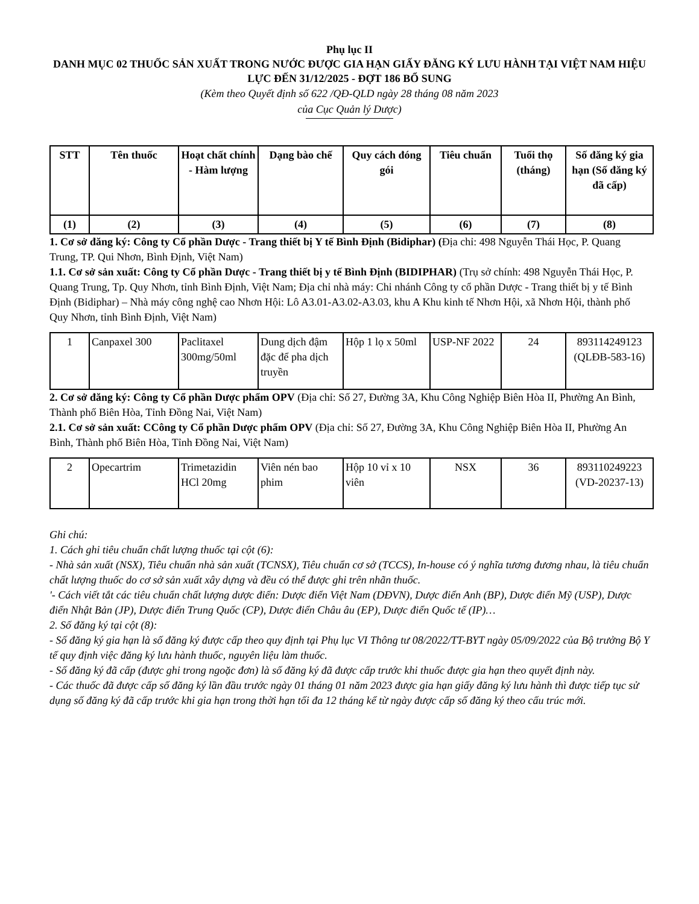Phụ lục II
DANH MỤC 02 THUỐC SẢN XUẤT TRONG NƯỚC ĐƯỢC GIA HẠN GIẤY ĐĂNG KÝ LƯU HÀNH TẠI VIỆT NAM HIỆU LỰC ĐẾN 31/12/2025 - ĐỢT 186 BỔ SUNG
(Kèm theo Quyết định số 622 /QĐ-QLD ngày 28 tháng 08 năm 2023
của Cục Quản lý Dược)
| STT | Tên thuốc | Hoạt chất chính - Hàm lượng | Dạng bào chế | Quy cách đóng gói | Tiêu chuẩn | Tuổi thọ (tháng) | Số đăng ký gia hạn (Số đăng ký đã cấp) |
| --- | --- | --- | --- | --- | --- | --- | --- |
| (1) | (2) | (3) | (4) | (5) | (6) | (7) | (8) |
1. Cơ sở đăng ký: Công ty Cổ phần Dược - Trang thiết bị Y tế Bình Định (Bidiphar) (Địa chỉ: 498 Nguyễn Thái Học, P. Quang Trung, TP. Qui Nhơn, Bình Định, Việt Nam)
1.1. Cơ sở sản xuất: Công ty Cổ phần Dược - Trang thiết bị y tế Bình Định (BIDIPHAR) (Trụ sở chính: 498 Nguyễn Thái Học, P. Quang Trung, Tp. Quy Nhơn, tỉnh Bình Định, Việt Nam; Địa chỉ nhà máy: Chi nhánh Công ty cổ phần Dược - Trang thiết bị y tế Bình Định (Bidiphar) – Nhà máy công nghệ cao Nhơn Hội: Lô A3.01-A3.02-A3.03, khu A Khu kinh tế Nhơn Hội, xã Nhơn Hội, thành phố Quy Nhơn, tỉnh Bình Định, Việt Nam)
| 1 | Canpaxel 300 | Paclitaxel 300mg/50ml | Dung dịch đậm đặc để pha dịch truyền | Hộp 1 lọ x 50ml | USP-NF 2022 | 24 | 893114249123 (QLĐB-583-16) |
2. Cơ sở đăng ký: Công ty Cổ phần Dược phẩm OPV (Địa chỉ: Số 27, Đường 3A, Khu Công Nghiệp Biên Hòa II, Phường An Bình, Thành phố Biên Hòa, Tỉnh Đồng Nai, Việt Nam)
2.1. Cơ sở sản xuất: CCông ty Cổ phần Dược phẩm OPV (Địa chỉ: Số 27, Đường 3A, Khu Công Nghiệp Biên Hòa II, Phường An Bình, Thành phố Biên Hòa, Tỉnh Đồng Nai, Việt Nam)
| 2 | Opecartrim | Trimetazidin HCl 20mg | Viên nén bao phim | Hộp 10 vỉ x 10 viên | NSX | 36 | 893110249223 (VD-20237-13) |
Ghi chú:
1. Cách ghi tiêu chuẩn chất lượng thuốc tại cột (6):
- Nhà sản xuất (NSX), Tiêu chuẩn nhà sản xuất (TCNSX), Tiêu chuẩn cơ sở (TCCS), In-house có ý nghĩa tương đương nhau, là tiêu chuẩn chất lượng thuốc do cơ sở sản xuất xây dựng và đều có thể được ghi trên nhãn thuốc.
'- Cách viết tắt các tiêu chuẩn chất lượng dược điển: Dược điển Việt Nam (DĐVN), Dược điển Anh (BP), Dược điển Mỹ (USP), Dược điển Nhật Bản (JP), Dược điển Trung Quốc (CP), Dược điển Châu âu (EP), Dược điển Quốc tế (IP)…
2. Số đăng ký tại cột (8):
- Số đăng ký gia hạn là số đăng ký được cấp theo quy định tại Phụ lục VI Thông tư 08/2022/TT-BYT ngày 05/09/2022 của Bộ trưởng Bộ Y tế quy định việc đăng ký lưu hành thuốc, nguyên liệu làm thuốc.
- Số đăng ký đã cấp (được ghi trong ngoặc đơn) là số đăng ký đã được cấp trước khi thuốc được gia hạn theo quyết định này.
- Các thuốc đã được cấp số đăng ký lần đầu trước ngày 01 tháng 01 năm 2023 được gia hạn giấy đăng ký lưu hành thì được tiếp tục sử dụng số đăng ký đã cấp trước khi gia hạn trong thời hạn tối đa 12 tháng kể từ ngày được cấp số đăng ký theo cấu trúc mới.